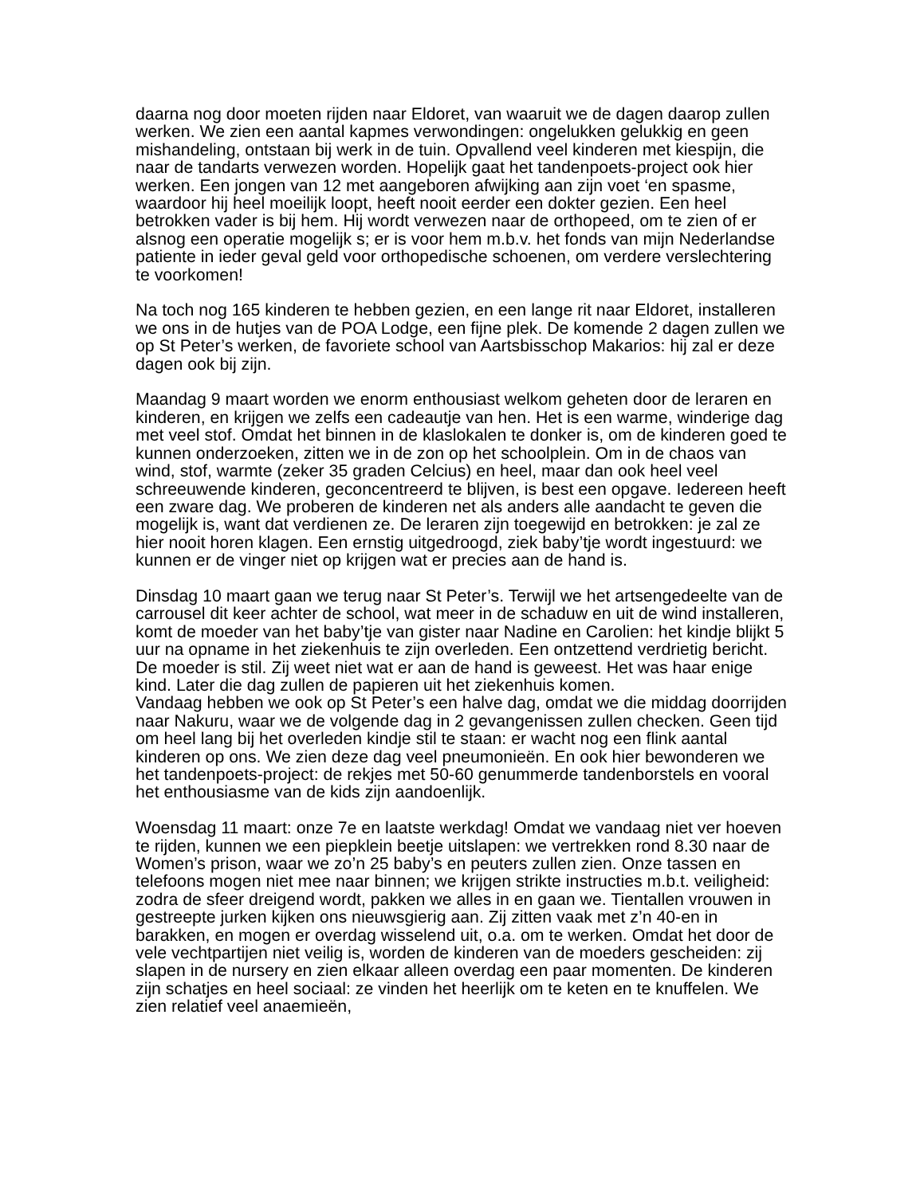daarna nog door moeten rijden naar Eldoret, van waaruit we de dagen daarop zullen werken. We zien een aantal kapmes verwondingen: ongelukken gelukkig en geen mishandeling, ontstaan bij werk in de tuin. Opvallend veel kinderen met kiespijn, die naar de tandarts verwezen worden. Hopelijk gaat het tandenpoets-project ook hier werken. Een jongen van 12 met aangeboren afwijking aan zijn voet ‘en spasme, waardoor hij heel moeilijk loopt, heeft nooit eerder een dokter gezien. Een heel betrokken vader is bij hem. Hij wordt verwezen naar de orthopeed, om te zien of er alsnog een operatie mogelijk s; er is voor hem m.b.v. het fonds van mijn Nederlandse patiente in ieder geval geld voor orthopedische schoenen, om verdere verslechtering te voorkomen!
Na toch nog 165 kinderen te hebben gezien, en een lange rit naar Eldoret, installeren we ons in de hutjes van de POA Lodge, een fijne plek. De komende 2 dagen zullen we op St Peter’s werken, de favoriete school van Aartsbisschop Makarios: hij zal er deze dagen ook bij zijn.
Maandag 9 maart worden we enorm enthousiast welkom geheten door de leraren en kinderen, en krijgen we zelfs een cadeautje van hen. Het is een warme, winderige dag met veel stof. Omdat het binnen in de klaslokalen te donker is, om de kinderen goed te kunnen onderzoeken, zitten we in de zon op het schoolplein. Om in de chaos van wind, stof, warmte (zeker 35 graden Celcius) en heel, maar dan ook heel veel schreeuwende kinderen, geconcentreerd te blijven, is best een opgave. Iedereen heeft een zware dag. We proberen de kinderen net als anders alle aandacht te geven die mogelijk is, want dat verdienen ze. De leraren zijn toegewijd en betrokken: je zal ze hier nooit horen klagen. Een ernstig uitgedroogd, ziek baby’tje wordt ingestuurd: we kunnen er de vinger niet op krijgen wat er precies aan de hand is.
Dinsdag 10 maart gaan we terug naar St Peter’s. Terwijl we het artsengedeelte van de carrousel dit keer achter de school, wat meer in de schaduw en uit de wind installeren, komt de moeder van het baby’tje van gister naar Nadine en Carolien: het kindje blijkt 5 uur na opname in het ziekenhuis te zijn overleden. Een ontzettend verdrietig bericht. De moeder is stil. Zij weet niet wat er aan de hand is geweest. Het was haar enige kind. Later die dag zullen de papieren uit het ziekenhuis komen.
Vandaag hebben we ook op St Peter’s een halve dag, omdat we die middag doorrijden naar Nakuru, waar we de volgende dag in 2 gevangenissen zullen checken. Geen tijd om heel lang bij het overleden kindje stil te staan: er wacht nog een flink aantal kinderen op ons. We zien deze dag veel pneumonieën. En ook hier bewonderen we het tandenpoets-project: de rekjes met 50-60 genummerde tandenborstels en vooral het enthousiasme van de kids zijn aandoenlijk.
Woensdag 11 maart: onze 7e en laatste werkdag! Omdat we vandaag niet ver hoeven te rijden, kunnen we een piepklein beetje uitslapen: we vertrekken rond 8.30 naar de Women’s prison, waar we zo’n 25 baby’s en peuters zullen zien. Onze tassen en telefoons mogen niet mee naar binnen; we krijgen strikte instructies m.b.t. veiligheid: zodra de sfeer dreigend wordt, pakken we alles in en gaan we. Tientallen vrouwen in gestreepte jurken kijken ons nieuwsgierig aan. Zij zitten vaak met z’n 40-en in barakken, en mogen er overdag wisselend uit, o.a. om te werken. Omdat het door de vele vechtpartijen niet veilig is, worden de kinderen van de moeders gescheiden: zij slapen in de nursery en zien elkaar alleen overdag een paar momenten. De kinderen zijn schatjes en heel sociaal: ze vinden het heerlijk om te keten en te knuffelen. We zien relatief veel anaemieën,